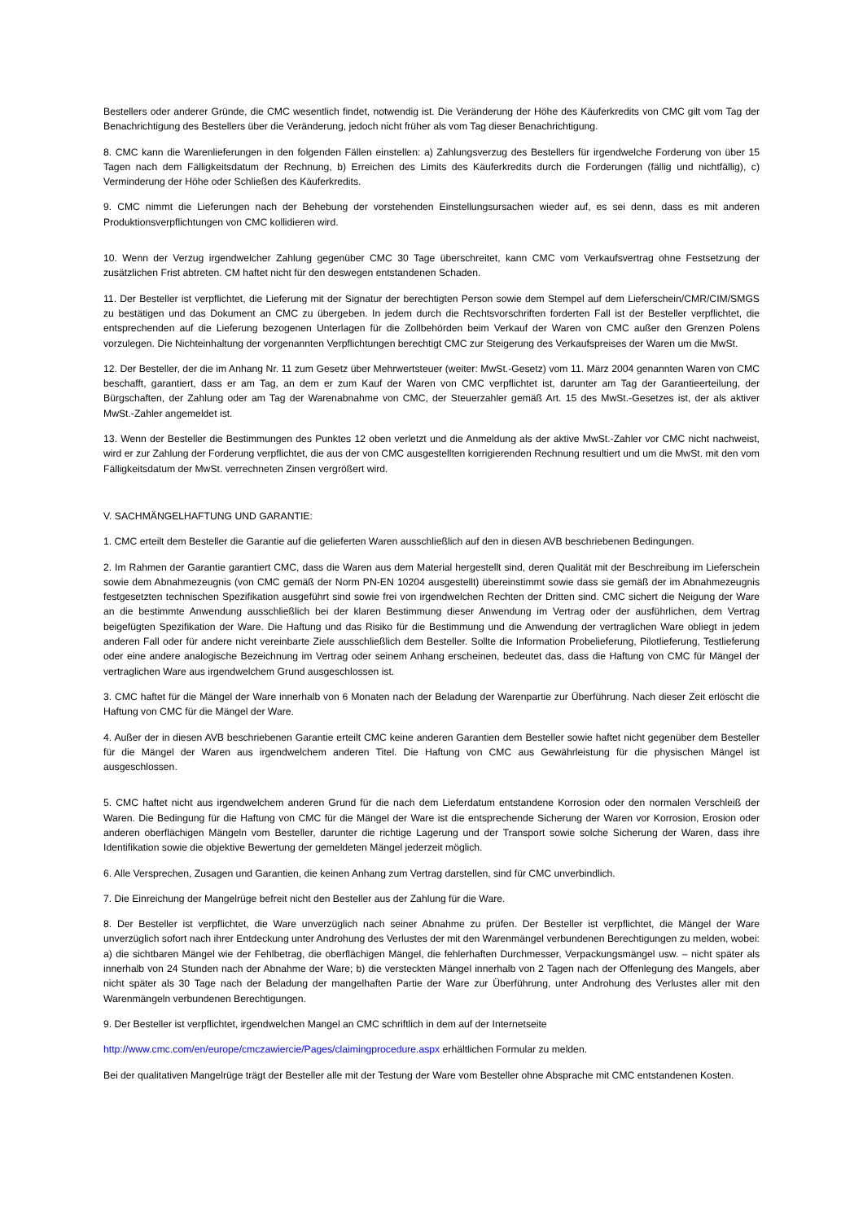Bestellers oder anderer Gründe, die CMC wesentlich findet, notwendig ist. Die Veränderung der Höhe des Käuferkredits von CMC gilt vom Tag der Benachrichtigung des Bestellers über die Veränderung, jedoch nicht früher als vom Tag dieser Benachrichtigung.
8. CMC kann die Warenlieferungen in den folgenden Fällen einstellen: a) Zahlungsverzug des Bestellers für irgendwelche Forderung von über 15 Tagen nach dem Fälligkeitsdatum der Rechnung, b) Erreichen des Limits des Käuferkredits durch die Forderungen (fällig und nichtfällig), c) Verminderung der Höhe oder Schließen des Käuferkredits.
9. CMC nimmt die Lieferungen nach der Behebung der vorstehenden Einstellungsursachen wieder auf, es sei denn, dass es mit anderen Produktionsverpflichtungen von CMC kollidieren wird.
10. Wenn der Verzug irgendwelcher Zahlung gegenüber CMC 30 Tage überschreitet, kann CMC vom Verkaufsvertrag ohne Festsetzung der zusätzlichen Frist abtreten. CM haftet nicht für den deswegen entstandenen Schaden.
11. Der Besteller ist verpflichtet, die Lieferung mit der Signatur der berechtigten Person sowie dem Stempel auf dem Lieferschein/CMR/CIM/SMGS zu bestätigen und das Dokument an CMC zu übergeben. In jedem durch die Rechtsvorschriften forderten Fall ist der Besteller verpflichtet, die entsprechenden auf die Lieferung bezogenen Unterlagen für die Zollbehörden beim Verkauf der Waren von CMC außer den Grenzen Polens vorzulegen. Die Nichteinhaltung der vorgenannten Verpflichtungen berechtigt CMC zur Steigerung des Verkaufspreises der Waren um die MwSt.
12. Der Besteller, der die im Anhang Nr. 11 zum Gesetz über Mehrwertsteuer (weiter: MwSt.-Gesetz) vom 11. März 2004 genannten Waren von CMC beschafft, garantiert, dass er am Tag, an dem er zum Kauf der Waren von CMC verpflichtet ist, darunter am Tag der Garantieerteilung, der Bürgschaften, der Zahlung oder am Tag der Warenabnahme von CMC, der Steuerzahler gemäß Art. 15 des MwSt.-Gesetzes ist, der als aktiver MwSt.-Zahler angemeldet ist.
13. Wenn der Besteller die Bestimmungen des Punktes 12 oben verletzt und die Anmeldung als der aktive MwSt.-Zahler vor CMC nicht nachweist, wird er zur Zahlung der Forderung verpflichtet, die aus der von CMC ausgestellten korrigierenden Rechnung resultiert und um die MwSt. mit den vom Fälligkeitsdatum der MwSt. verrechneten Zinsen vergrößert wird.
V. SACHMÄNGELHAFTUNG UND GARANTIE:
1. CMC erteilt dem Besteller die Garantie auf die gelieferten Waren ausschließlich auf den in diesen AVB beschriebenen Bedingungen.
2. Im Rahmen der Garantie garantiert CMC, dass die Waren aus dem Material hergestellt sind, deren Qualität mit der Beschreibung im Lieferschein sowie dem Abnahmezeugnis (von CMC gemäß der Norm PN-EN 10204 ausgestellt) übereinstimmt sowie dass sie gemäß der im Abnahmezeugnis festgesetzten technischen Spezifikation ausgeführt sind sowie frei von irgendwelchen Rechten der Dritten sind. CMC sichert die Neigung der Ware an die bestimmte Anwendung ausschließlich bei der klaren Bestimmung dieser Anwendung im Vertrag oder der ausführlichen, dem Vertrag beigefügten Spezifikation der Ware. Die Haftung und das Risiko für die Bestimmung und die Anwendung der vertraglichen Ware obliegt in jedem anderen Fall oder für andere nicht vereinbarte Ziele ausschließlich dem Besteller. Sollte die Information Probelieferung, Pilotlieferung, Testlieferung oder eine andere analogische Bezeichnung im Vertrag oder seinem Anhang erscheinen, bedeutet das, dass die Haftung von CMC für Mängel der vertraglichen Ware aus irgendwelchem Grund ausgeschlossen ist.
3. CMC haftet für die Mängel der Ware innerhalb von 6 Monaten nach der Beladung der Warenpartie zur Überführung. Nach dieser Zeit erlöscht die Haftung von CMC für die Mängel der Ware.
4. Außer der in diesen AVB beschriebenen Garantie erteilt CMC keine anderen Garantien dem Besteller sowie haftet nicht gegenüber dem Besteller für die Mängel der Waren aus irgendwelchem anderen Titel. Die Haftung von CMC aus Gewährleistung für die physischen Mängel ist ausgeschlossen.
5. CMC haftet nicht aus irgendwelchem anderen Grund für die nach dem Lieferdatum entstandene Korrosion oder den normalen Verschleiß der Waren. Die Bedingung für die Haftung von CMC für die Mängel der Ware ist die entsprechende Sicherung der Waren vor Korrosion, Erosion oder anderen oberflächigen Mängeln vom Besteller, darunter die richtige Lagerung und der Transport sowie solche Sicherung der Waren, dass ihre Identifikation sowie die objektive Bewertung der gemeldeten Mängel jederzeit möglich.
6. Alle Versprechen, Zusagen und Garantien, die keinen Anhang zum Vertrag darstellen, sind für CMC unverbindlich.
7. Die Einreichung der Mangelrüge befreit nicht den Besteller aus der Zahlung für die Ware.
8. Der Besteller ist verpflichtet, die Ware unverzüglich nach seiner Abnahme zu prüfen. Der Besteller ist verpflichtet, die Mängel der Ware unverzüglich sofort nach ihrer Entdeckung unter Androhung des Verlustes der mit den Warenmängel verbundenen Berechtigungen zu melden, wobei: a) die sichtbaren Mängel wie der Fehlbetrag, die oberflächigen Mängel, die fehlerhaften Durchmesser, Verpackungsmängel usw. – nicht später als innerhalb von 24 Stunden nach der Abnahme der Ware; b) die versteckten Mängel innerhalb von 2 Tagen nach der Offenlegung des Mangels, aber nicht später als 30 Tage nach der Beladung der mangelhaften Partie der Ware zur Überführung, unter Androhung des Verlustes aller mit den Warenmängeln verbundenen Berechtigungen.
9. Der Besteller ist verpflichtet, irgendwelchen Mangel an CMC schriftlich in dem auf der Internetseite
http://www.cmc.com/en/europe/cmczawiercie/Pages/claimingprocedure.aspx erhältlichen Formular zu melden.
Bei der qualitativen Mangelrüge trägt der Besteller alle mit der Testung der Ware vom Besteller ohne Absprache mit CMC entstandenen Kosten.